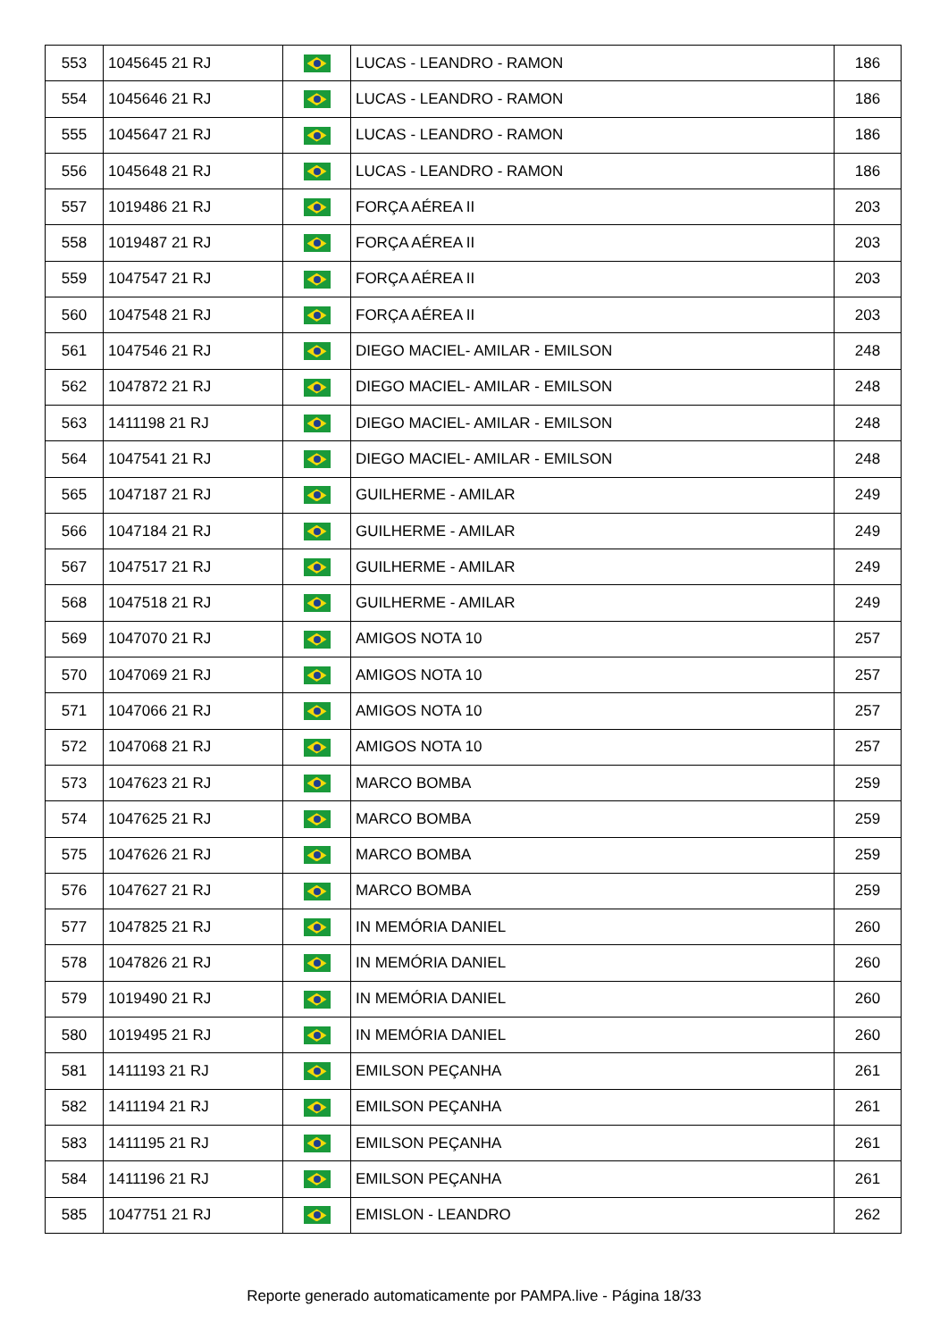| 553 | 1045645 21 RJ | | LUCAS - LEANDRO - RAMON | 186 |
| 554 | 1045646 21 RJ | | LUCAS - LEANDRO - RAMON | 186 |
| 555 | 1045647 21 RJ | | LUCAS - LEANDRO - RAMON | 186 |
| 556 | 1045648 21 RJ | | LUCAS - LEANDRO - RAMON | 186 |
| 557 | 1019486 21 RJ | | FORÇA AÉREA II | 203 |
| 558 | 1019487 21 RJ | | FORÇA AÉREA II | 203 |
| 559 | 1047547 21 RJ | | FORÇA AÉREA II | 203 |
| 560 | 1047548 21 RJ | | FORÇA AÉREA II | 203 |
| 561 | 1047546 21 RJ | | DIEGO MACIEL- AMILAR - EMILSON | 248 |
| 562 | 1047872 21 RJ | | DIEGO MACIEL- AMILAR - EMILSON | 248 |
| 563 | 1411198 21 RJ | | DIEGO MACIEL- AMILAR - EMILSON | 248 |
| 564 | 1047541 21 RJ | | DIEGO MACIEL- AMILAR - EMILSON | 248 |
| 565 | 1047187 21 RJ | | GUILHERME - AMILAR | 249 |
| 566 | 1047184 21 RJ | | GUILHERME - AMILAR | 249 |
| 567 | 1047517 21 RJ | | GUILHERME - AMILAR | 249 |
| 568 | 1047518 21 RJ | | GUILHERME - AMILAR | 249 |
| 569 | 1047070 21 RJ | | AMIGOS NOTA 10 | 257 |
| 570 | 1047069 21 RJ | | AMIGOS NOTA 10 | 257 |
| 571 | 1047066 21 RJ | | AMIGOS NOTA 10 | 257 |
| 572 | 1047068 21 RJ | | AMIGOS NOTA 10 | 257 |
| 573 | 1047623 21 RJ | | MARCO BOMBA | 259 |
| 574 | 1047625 21 RJ | | MARCO BOMBA | 259 |
| 575 | 1047626 21 RJ | | MARCO BOMBA | 259 |
| 576 | 1047627 21 RJ | | MARCO BOMBA | 259 |
| 577 | 1047825 21 RJ | | IN MEMÓRIA DANIEL | 260 |
| 578 | 1047826 21 RJ | | IN MEMÓRIA DANIEL | 260 |
| 579 | 1019490 21 RJ | | IN MEMÓRIA DANIEL | 260 |
| 580 | 1019495 21 RJ | | IN MEMÓRIA DANIEL | 260 |
| 581 | 1411193 21 RJ | | EMILSON PEÇANHA | 261 |
| 582 | 1411194 21 RJ | | EMILSON PEÇANHA | 261 |
| 583 | 1411195 21 RJ | | EMILSON PEÇANHA | 261 |
| 584 | 1411196 21 RJ | | EMILSON PEÇANHA | 261 |
| 585 | 1047751 21 RJ | | EMISLON - LEANDRO | 262 |
Reporte generado automaticamente por PAMPA.live - Página 18/33